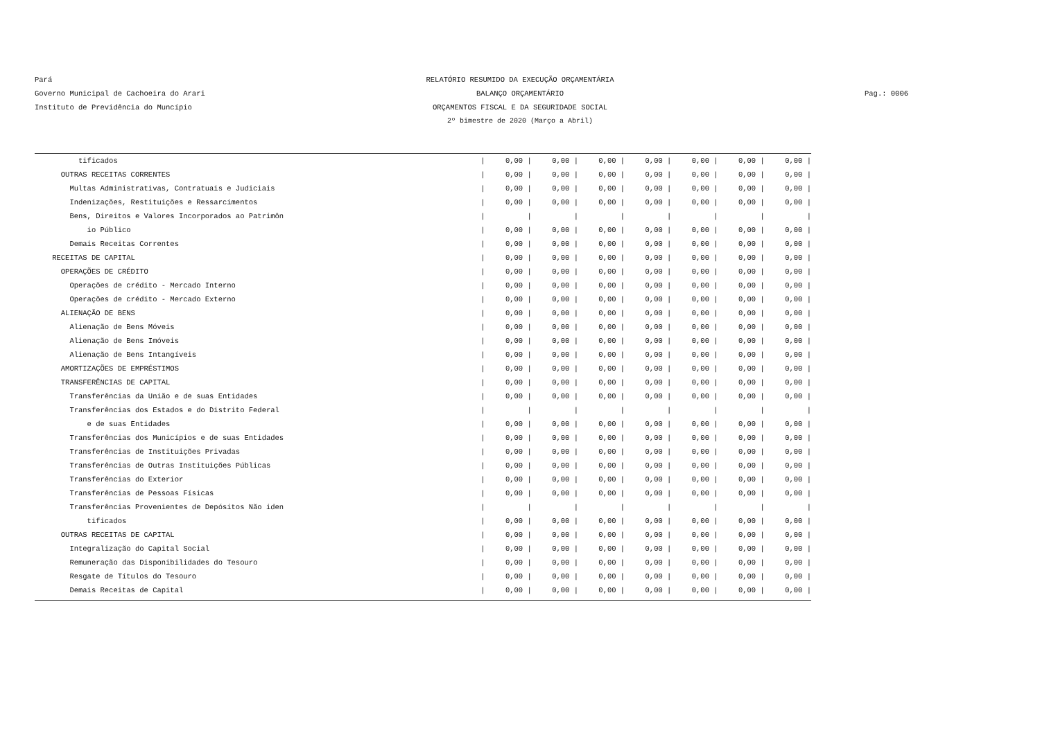Pará RELATÓRIO RESUMIDO DA EXECUÇÃO ORÇAMENTÁRIA
Governo Municipal de Cachoeira do Arari BALANÇO ORÇAMENTÁRIO Pag.: 0006
Instituto de Previdência do Muncípio ORÇAMENTOS FISCAL E DA SEGURIDADE SOCIAL
2º bimestre de 2020 (Março a Abril)
| tificados | / | 0,00 / | 0,00 / | 0,00 / | 0,00 / | 0,00 / | 0,00 / | 0,00 / |
| OUTRAS RECEITAS CORRENTES | / | 0,00 / | 0,00 / | 0,00 / | 0,00 / | 0,00 / | 0,00 / | 0,00 / |
| Multas Administrativas, Contratuais e Judiciais | / | 0,00 / | 0,00 / | 0,00 / | 0,00 / | 0,00 / | 0,00 / | 0,00 / |
| Indenizações, Restituições e Ressarcimentos | / | 0,00 / | 0,00 / | 0,00 / | 0,00 / | 0,00 / | 0,00 / | 0,00 / |
| Bens, Direitos e Valores Incorporados ao Patrimôn | / | / | / | / | / | / | / | / |
| io Público | / | 0,00 / | 0,00 / | 0,00 / | 0,00 / | 0,00 / | 0,00 / | 0,00 / |
| Demais Receitas Correntes | / | 0,00 / | 0,00 / | 0,00 / | 0,00 / | 0,00 / | 0,00 / | 0,00 / |
| RECEITAS DE CAPITAL | / | 0,00 / | 0,00 / | 0,00 / | 0,00 / | 0,00 / | 0,00 / | 0,00 / |
| OPERAÇÕES DE CRÉDITO | / | 0,00 / | 0,00 / | 0,00 / | 0,00 / | 0,00 / | 0,00 / | 0,00 / |
| Operações de crédito - Mercado Interno | / | 0,00 / | 0,00 / | 0,00 / | 0,00 / | 0,00 / | 0,00 / | 0,00 / |
| Operações de crédito - Mercado Externo | / | 0,00 / | 0,00 / | 0,00 / | 0,00 / | 0,00 / | 0,00 / | 0,00 / |
| ALIENAÇÃO DE BENS | / | 0,00 / | 0,00 / | 0,00 / | 0,00 / | 0,00 / | 0,00 / | 0,00 / |
| Alienação de Bens Móveis | / | 0,00 / | 0,00 / | 0,00 / | 0,00 / | 0,00 / | 0,00 / | 0,00 / |
| Alienação de Bens Imóveis | / | 0,00 / | 0,00 / | 0,00 / | 0,00 / | 0,00 / | 0,00 / | 0,00 / |
| Alienação de Bens Intangíveis | / | 0,00 / | 0,00 / | 0,00 / | 0,00 / | 0,00 / | 0,00 / | 0,00 / |
| AMORTIZAÇÕES DE EMPRÉSTIMOS | / | 0,00 / | 0,00 / | 0,00 / | 0,00 / | 0,00 / | 0,00 / | 0,00 / |
| TRANSFERÊNCIAS DE CAPITAL | / | 0,00 / | 0,00 / | 0,00 / | 0,00 / | 0,00 / | 0,00 / | 0,00 / |
| Transferências da União e de suas Entidades | / | 0,00 / | 0,00 / | 0,00 / | 0,00 / | 0,00 / | 0,00 / | 0,00 / |
| Transferências dos Estados e do Distrito Federal | / | / | / | / | / | / | / | / |
| e de suas Entidades | / | 0,00 / | 0,00 / | 0,00 / | 0,00 / | 0,00 / | 0,00 / | 0,00 / |
| Transferências dos Municípios e de suas Entidades | / | 0,00 / | 0,00 / | 0,00 / | 0,00 / | 0,00 / | 0,00 / | 0,00 / |
| Transferências de Instituições Privadas | / | 0,00 / | 0,00 / | 0,00 / | 0,00 / | 0,00 / | 0,00 / | 0,00 / |
| Transferências de Outras Instituições Públicas | / | 0,00 / | 0,00 / | 0,00 / | 0,00 / | 0,00 / | 0,00 / | 0,00 / |
| Transferências do Exterior | / | 0,00 / | 0,00 / | 0,00 / | 0,00 / | 0,00 / | 0,00 / | 0,00 / |
| Transferências de Pessoas Físicas | / | 0,00 / | 0,00 / | 0,00 / | 0,00 / | 0,00 / | 0,00 / | 0,00 / |
| Transferências Provenientes de Depósitos Não iden | / | / | / | / | / | / | / | / |
| tificados | / | 0,00 / | 0,00 / | 0,00 / | 0,00 / | 0,00 / | 0,00 / | 0,00 / |
| OUTRAS RECEITAS DE CAPITAL | / | 0,00 / | 0,00 / | 0,00 / | 0,00 / | 0,00 / | 0,00 / | 0,00 / |
| Integralização do Capital Social | / | 0,00 / | 0,00 / | 0,00 / | 0,00 / | 0,00 / | 0,00 / | 0,00 / |
| Remuneração das Disponibilidades do Tesouro | / | 0,00 / | 0,00 / | 0,00 / | 0,00 / | 0,00 / | 0,00 / | 0,00 / |
| Resgate de Títulos do Tesouro | / | 0,00 / | 0,00 / | 0,00 / | 0,00 / | 0,00 / | 0,00 / | 0,00 / |
| Demais Receitas de Capital | / | 0,00 / | 0,00 / | 0,00 / | 0,00 / | 0,00 / | 0,00 / | 0,00 / |